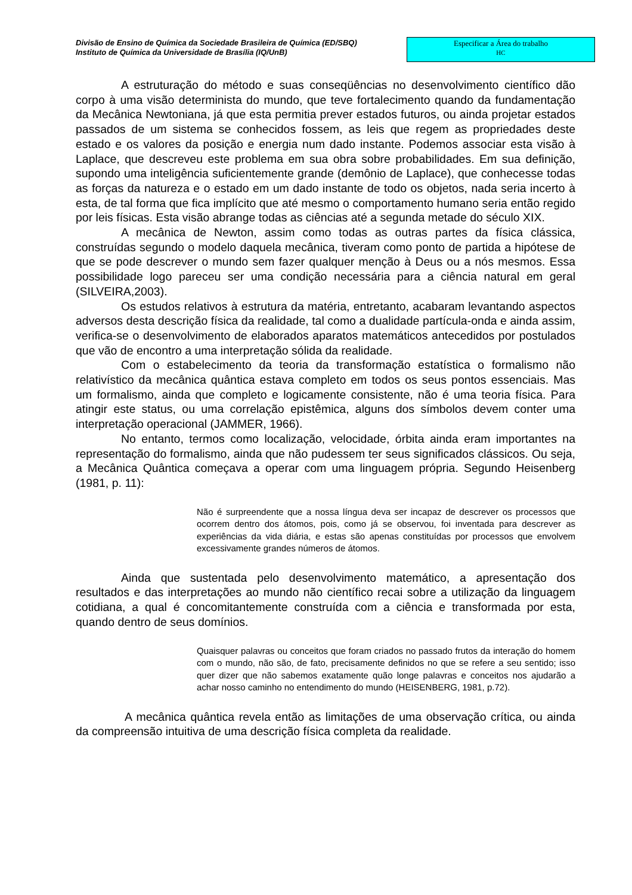Divisão de Ensino de Química da Sociedade Brasileira de Química (ED/SBQ)
Instituto de Química da Universidade de Brasília (IQ/UnB)
Especificar a Área do trabalho
HC
A estruturação do método e suas conseqüências no desenvolvimento científico dão corpo à uma visão determinista do mundo, que teve fortalecimento quando da fundamentação da Mecânica Newtoniana, já que esta permitia prever estados futuros, ou ainda projetar estados passados de um sistema se conhecidos fossem, as leis que regem as propriedades deste estado e os valores da posição e energia num dado instante. Podemos associar esta visão à Laplace, que descreveu este problema em sua obra sobre probabilidades. Em sua definição, supondo uma inteligência suficientemente grande (demônio de Laplace), que conhecesse todas as forças da natureza e o estado em um dado instante de todo os objetos, nada seria incerto à esta, de tal forma que fica implícito que até mesmo o comportamento humano seria então regido por leis físicas. Esta visão abrange todas as ciências até a segunda metade do século XIX.
A mecânica de Newton, assim como todas as outras partes da física clássica, construídas segundo o modelo daquela mecânica, tiveram como ponto de partida a hipótese de que se pode descrever o mundo sem fazer qualquer menção à Deus ou a nós mesmos. Essa possibilidade logo pareceu ser uma condição necessária para a ciência natural em geral (SILVEIRA,2003).
Os estudos relativos à estrutura da matéria, entretanto, acabaram levantando aspectos adversos desta descrição física da realidade, tal como a dualidade partícula-onda e ainda assim, verifica-se o desenvolvimento de elaborados aparatos matemáticos antecedidos por postulados que vão de encontro a uma interpretação sólida da realidade.
Com o estabelecimento da teoria da transformação estatística o formalismo não relativístico da mecânica quântica estava completo em todos os seus pontos essenciais. Mas um formalismo, ainda que completo e logicamente consistente, não é uma teoria física. Para atingir este status, ou uma correlação epistêmica, alguns dos símbolos devem conter uma interpretação operacional (JAMMER, 1966).
No entanto, termos como localização, velocidade, órbita ainda eram importantes na representação do formalismo, ainda que não pudessem ter seus significados clássicos. Ou seja, a Mecânica Quântica começava a operar com uma linguagem própria. Segundo Heisenberg (1981, p. 11):
Não é surpreendente que a nossa língua deva ser incapaz de descrever os processos que ocorrem dentro dos átomos, pois, como já se observou, foi inventada para descrever as experiências da vida diária, e estas são apenas constituídas por processos que envolvem excessivamente grandes números de átomos.
Ainda que sustentada pelo desenvolvimento matemático, a apresentação dos resultados e das interpretações ao mundo não científico recai sobre a utilização da linguagem cotidiana, a qual é concomitantemente construída com a ciência e transformada por esta, quando dentro de seus domínios.
Quaisquer palavras ou conceitos que foram criados no passado frutos da interação do homem com o mundo, não são, de fato, precisamente definidos no que se refere a seu sentido; isso quer dizer que não sabemos exatamente quão longe palavras e conceitos nos ajudarão a achar nosso caminho no entendimento do mundo (HEISENBERG, 1981, p.72).
A mecânica quântica revela então as limitações de uma observação crítica, ou ainda da compreensão intuitiva de uma descrição física completa da realidade.